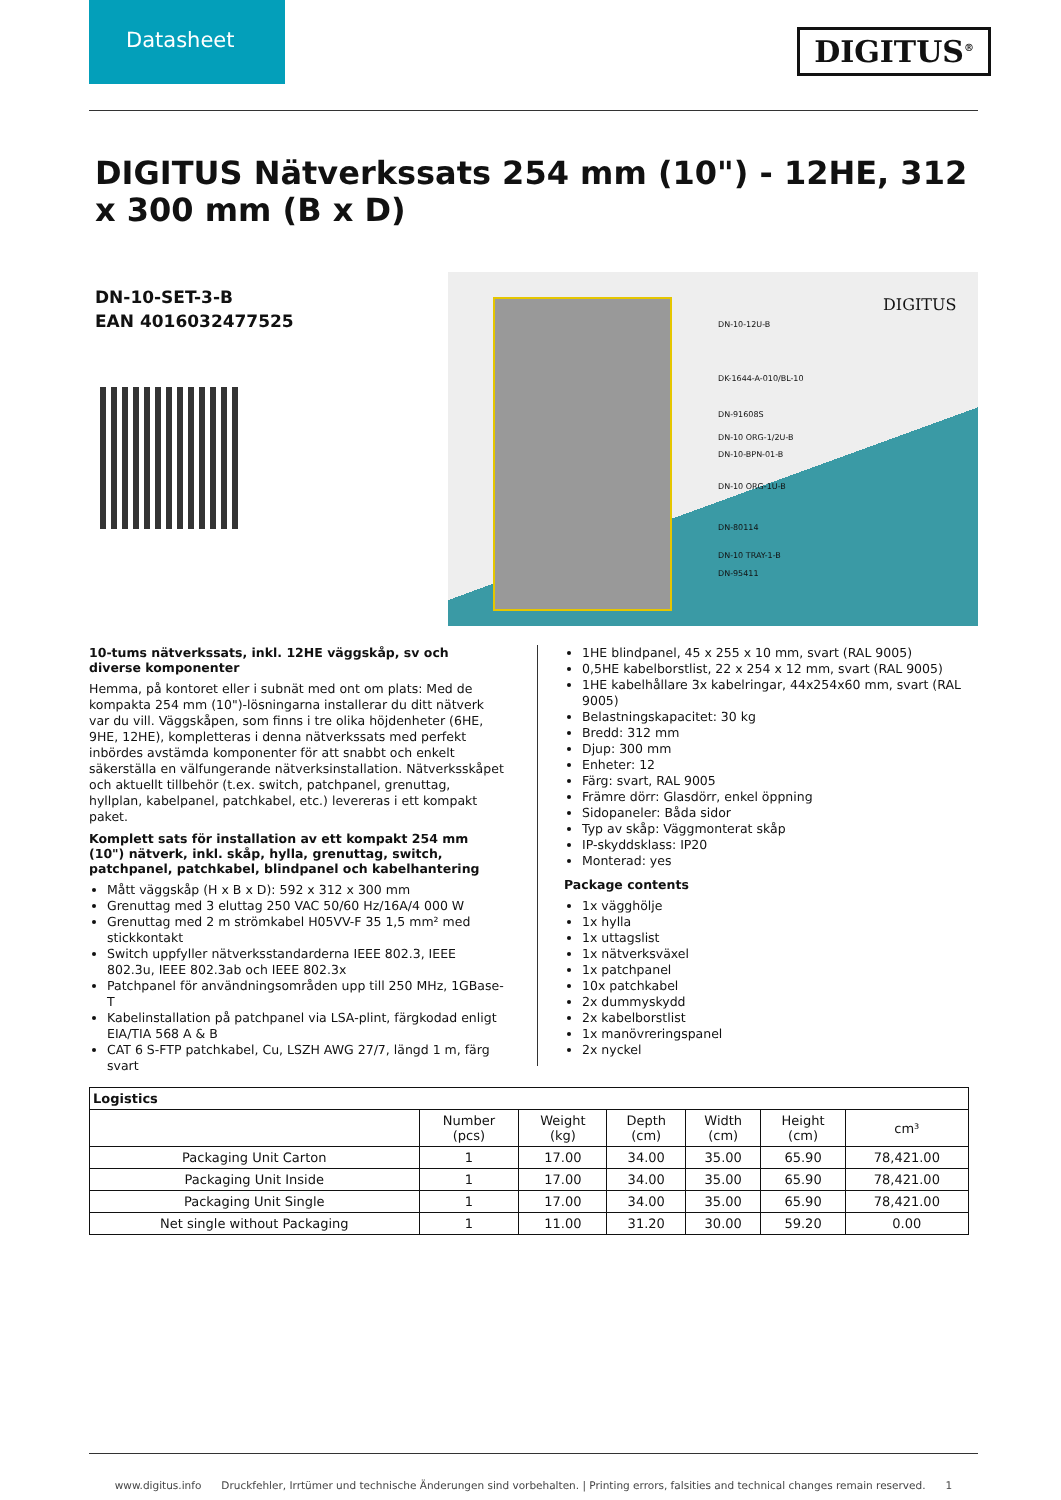Datasheet
DIGITUS<sup>®</sup>
DIGITUS Nätverkssats 254 mm (10") - 12HE, 312 x 300 mm (B x D)
DN-10-SET-3-B
EAN 4016032477525
DN-10-12U-B
DK-1644-A-010/BL-10
DN-91608S
DN-10 ORG-1/2U-B
DN-10-BPN-01-B
DN-10 ORG-1U-B
DN-80114
DN-10 TRAY-1-B
DN-95411
DIGITUS
10-tums nätverkssats, inkl. 12HE väggskåp, sv och diverse komponenter
Hemma, på kontoret eller i subnät med ont om plats: Med de kompakta 254 mm (10")-lösningarna installerar du ditt nätverk var du vill. Väggskåpen, som finns i tre olika höjdenheter (6HE, 9HE, 12HE), kompletteras i denna nätverkssats med perfekt inbördes avstämda komponenter för att snabbt och enkelt säkerställa en välfungerande nätverksinstallation. Nätverksskåpet och aktuellt tillbehör (t.ex. switch, patchpanel, grenuttag, hyllplan, kabelpanel, patchkabel, etc.) levereras i ett kompakt paket.
Komplett sats för installation av ett kompakt 254 mm (10") nätverk, inkl. skåp, hylla, grenuttag, switch, patchpanel, patchkabel, blindpanel och kabelhantering
Mått väggskåp (H x B x D): 592 x 312 x 300 mm
Grenuttag med 3 eluttag 250 VAC 50/60 Hz/16A/4 000 W
Grenuttag med 2 m strömkabel H05VV-F 35 1,5 mm² med stickkontakt
Switch uppfyller nätverksstandarderna IEEE 802.3, IEEE 802.3u, IEEE 802.3ab och IEEE 802.3x
Patchpanel för användningsområden upp till 250 MHz, 1GBase-T
Kabelinstallation på patchpanel via LSA-plint, färgkodad enligt EIA/TIA 568 A & B
CAT 6 S-FTP patchkabel, Cu, LSZH AWG 27/7, längd 1 m, färg svart
1HE blindpanel, 45 x 255 x 10 mm, svart (RAL 9005)
0,5HE kabelborstlist, 22 x 254 x 12 mm, svart (RAL 9005)
1HE kabelhållare 3x kabelringar, 44x254x60 mm, svart (RAL 9005)
Belastningskapacitet: 30 kg
Bredd: 312 mm
Djup: 300 mm
Enheter: 12
Färg: svart, RAL 9005
Främre dörr: Glasdörr, enkel öppning
Sidopaneler: Båda sidor
Typ av skåp: Väggmonterat skåp
IP-skyddsklass: IP20
Monterad: yes
Package contents
1x vägghölje
1x hylla
1x uttagslist
1x nätverksväxel
1x patchpanel
10x patchkabel
2x dummyskydd
2x kabelborstlist
1x manövreringspanel
2x nyckel
| Logistics | | | | | | |
| --- | --- | --- | --- | --- | --- | --- |
| | Number (pcs) | Weight (kg) | Depth (cm) | Width (cm) | Height (cm) | cm³ |
| Packaging Unit Carton | 1 | 17.00 | 34.00 | 35.00 | 65.90 | 78,421.00 |
| Packaging Unit Inside | 1 | 17.00 | 34.00 | 35.00 | 65.90 | 78,421.00 |
| Packaging Unit Single | 1 | 17.00 | 34.00 | 35.00 | 65.90 | 78,421.00 |
| Net single without Packaging | 1 | 11.00 | 31.20 | 30.00 | 59.20 | 0.00 |
www.digitus.info Druckfehler, Irrtümer und technische Änderungen sind vorbehalten. | Printing errors, falsities and technical changes remain reserved. 1